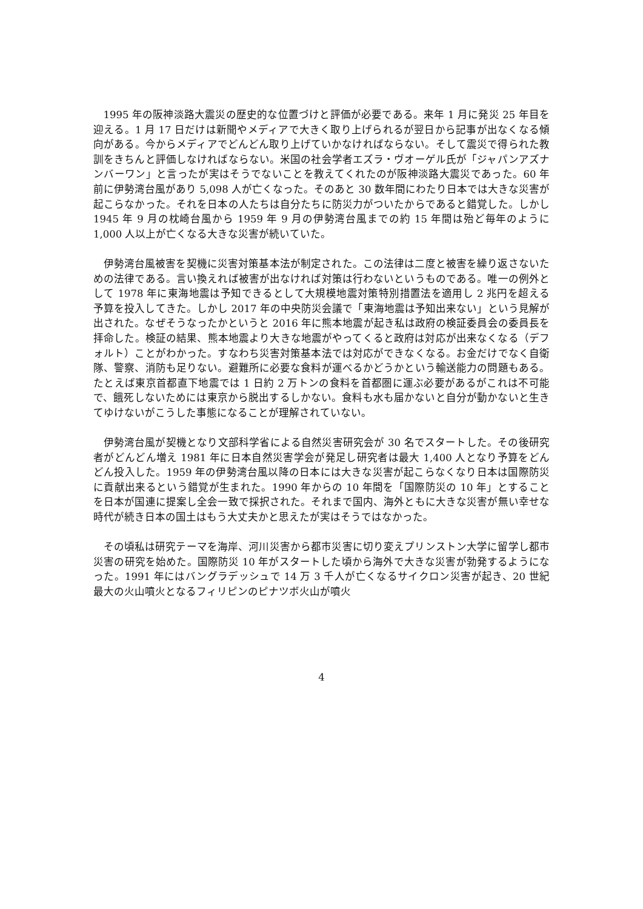1995 年の阪神淡路大震災の歴史的な位置づけと評価が必要である。来年 1 月に発災 25 年目を迎える。1 月 17 日だけは新聞やメディアで大きく取り上げられるが翌日から記事が出なくなる傾向がある。今からメディアでどんどん取り上げていかなければならない。そして震災で得られた教訓をきちんと評価しなければならない。米国の社会学者エズラ・ヴオーゲル氏が「ジャパンアズナンバーワン」と言ったが実はそうでないことを教えてくれたのが阪神淡路大震災であった。60 年前に伊勢湾台風があり 5,098 人が亡くなった。そのあと 30 数年間にわたり日本では大きな災害が起こらなかった。それを日本の人たちは自分たちに防災力がついたからであると錯覚した。しかし 1945 年 9 月の枕崎台風から 1959 年 9 月の伊勢湾台風までの約 15 年間は殆ど毎年のように 1,000 人以上が亡くなる大きな災害が続いていた。
伊勢湾台風被害を契機に災害対策基本法が制定された。この法律は二度と被害を繰り返さないための法律である。言い換えれば被害が出なければ対策は行わないというものである。唯一の例外として 1978 年に東海地震は予知できるとして大規模地震対策特別措置法を適用し 2 兆円を超える予算を投入してきた。しかし 2017 年の中央防災会議で「東海地震は予知出来ない」という見解が出された。なぜそうなったかというと 2016 年に熊本地震が起き私は政府の検証委員会の委員長を拝命した。検証の結果、熊本地震より大きな地震がやってくると政府は対応が出来なくなる（デフォルト）ことがわかった。すなわち災害対策基本法では対応ができなくなる。お金だけでなく自衛隊、警察、消防も足りない。避難所に必要な食料が運べるかどうかという輸送能力の問題もある。たとえば東京首都直下地震では 1 日約 2 万トンの食料を首都圏に運ぶ必要があるがこれは不可能で、餓死しないためには東京から脱出するしかない。食料も水も届かないと自分が動かないと生きてゆけないがこうした事態になることが理解されていない。
伊勢湾台風が契機となり文部科学省による自然災害研究会が 30 名でスタートした。その後研究者がどんどん増え 1981 年に日本自然災害学会が発足し研究者は最大 1,400 人となり予算をどんどん投入した。1959 年の伊勢湾台風以降の日本には大きな災害が起こらなくなり日本は国際防災に貢献出来るという錯覚が生まれた。1990 年からの 10 年間を「国際防災の 10 年」とすることを日本が国連に提案し全会一致で採択された。それまで国内、海外ともに大きな災害が無い幸せな時代が続き日本の国土はもう大丈夫かと思えたが実はそうではなかった。
その頃私は研究テーマを海岸、河川災害から都市災害に切り変えプリンストン大学に留学し都市災害の研究を始めた。国際防災 10 年がスタートした頃から海外で大きな災害が勃発するようになった。1991 年にはバングラデッシュで 14 万 3 千人が亡くなるサイクロン災害が起き、20 世紀最大の火山噴火となるフィリピンのピナツボ火山が噴火
4